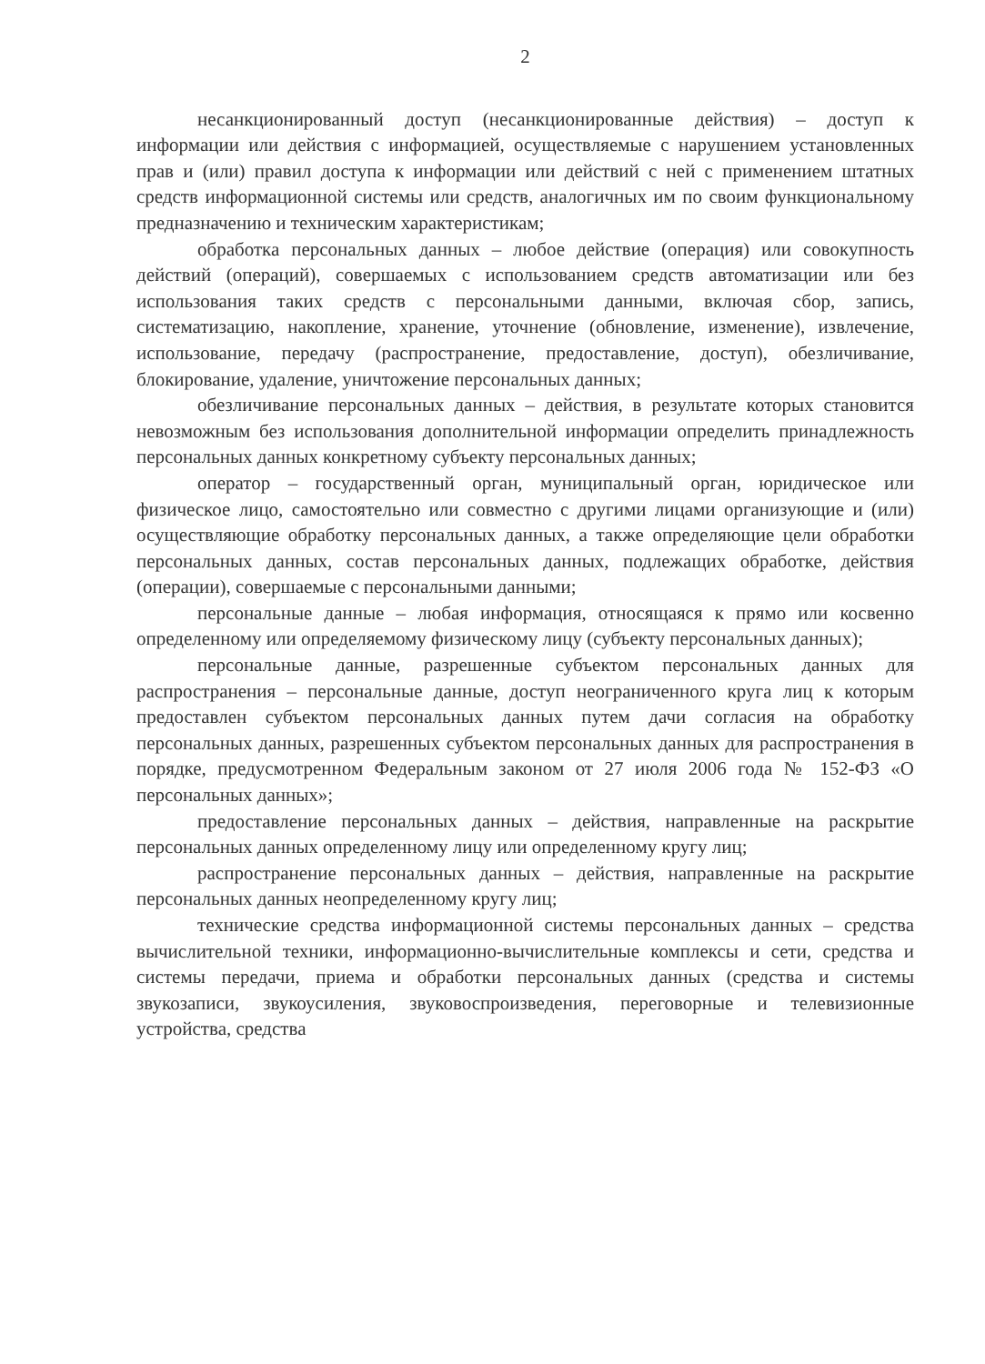2
несанкционированный доступ (несанкционированные действия) – доступ к информации или действия с информацией, осуществляемые с нарушением установленных прав и (или) правил доступа к информации или действий с ней с применением штатных средств информационной системы или средств, аналогичных им по своим функциональному предназначению и техническим характеристикам;
обработка персональных данных – любое действие (операция) или совокупность действий (операций), совершаемых с использованием средств автоматизации или без использования таких средств с персональными данными, включая сбор, запись, систематизацию, накопление, хранение, уточнение (обновление, изменение), извлечение, использование, передачу (распространение, предоставление, доступ), обезличивание, блокирование, удаление, уничтожение персональных данных;
обезличивание персональных данных – действия, в результате которых становится невозможным без использования дополнительной информации определить принадлежность персональных данных конкретному субъекту персональных данных;
оператор – государственный орган, муниципальный орган, юридическое или физическое лицо, самостоятельно или совместно с другими лицами организующие и (или) осуществляющие обработку персональных данных, а также определяющие цели обработки персональных данных, состав персональных данных, подлежащих обработке, действия (операции), совершаемые с персональными данными;
персональные данные – любая информация, относящаяся к прямо или косвенно определенному или определяемому физическому лицу (субъекту персональных данных);
персональные данные, разрешенные субъектом персональных данных для распространения – персональные данные, доступ неограниченного круга лиц к которым предоставлен субъектом персональных данных путем дачи согласия на обработку персональных данных, разрешенных субъектом персональных данных для распространения в порядке, предусмотренном Федеральным законом от 27 июля 2006 года № 152-ФЗ «О персональных данных»;
предоставление персональных данных – действия, направленные на раскрытие персональных данных определенному лицу или определенному кругу лиц;
распространение персональных данных – действия, направленные на раскрытие персональных данных неопределенному кругу лиц;
технические средства информационной системы персональных данных – средства вычислительной техники, информационно-вычислительные комплексы и сети, средства и системы передачи, приема и обработки персональных данных (средства и системы звукозаписи, звукоусиления, звуковоспроизведения, переговорные и телевизионные устройства, средства